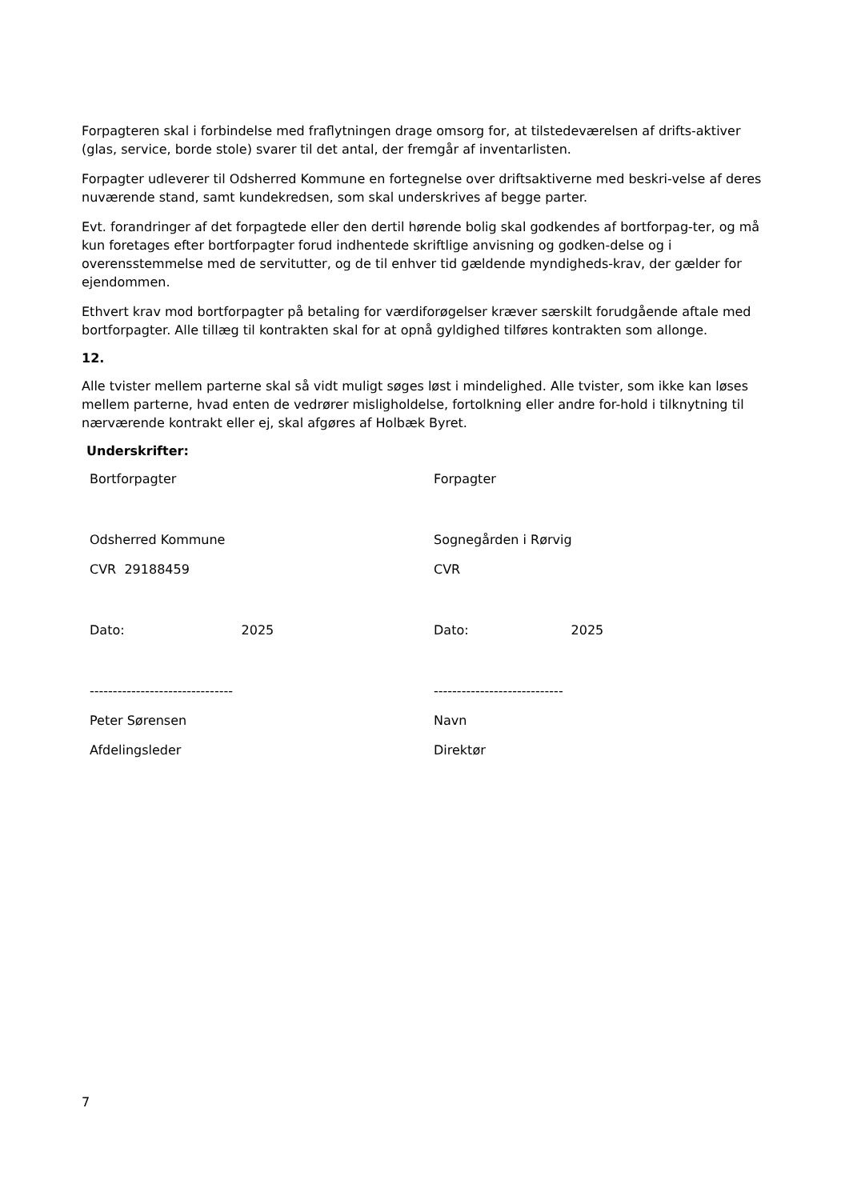Forpagteren skal i forbindelse med fraflytningen drage omsorg for, at tilstedeværelsen af drifts-aktiver (glas, service, borde stole) svarer til det antal, der fremgår af inventarlisten.
Forpagter udleverer til Odsherred Kommune en fortegnelse over driftsaktiverne med beskri-velse af deres nuværende stand, samt kundekredsen, som skal underskrives af begge parter.
Evt. forandringer af det forpagtede eller den dertil hørende bolig skal godkendes af bortforpag-ter, og må kun foretages efter bortforpagter forud indhentede skriftlige anvisning og godken-delse og i overensstemmelse med de servitutter, og de til enhver tid gældende myndigheds-krav, der gælder for ejendommen.
Ethvert krav mod bortforpagter på betaling for værdiforøgelser kræver særskilt forudgående aftale med bortforpagter. Alle tillæg til kontrakten skal for at opnå gyldighed tilføres kontrakten som allonge.
12.
Alle tvister mellem parterne skal så vidt muligt søges løst i mindelighed. Alle tvister, som ikke kan løses mellem parterne, hvad enten de vedrører misligholdelse, fortolkning eller andre for-hold i tilknytning til nærværende kontrakt eller ej, skal afgøres af Holbæk Byret.
Underskrifter:
Bortforpagter
Forpagter
Odsherred Kommune
Sognegården i Rørvig
CVR 29188459
CVR
Dato: 2025
Dato: 2025
-------------------------------
----------------------------
Peter Sørensen
Navn
Afdelingsleder
Direktør
7